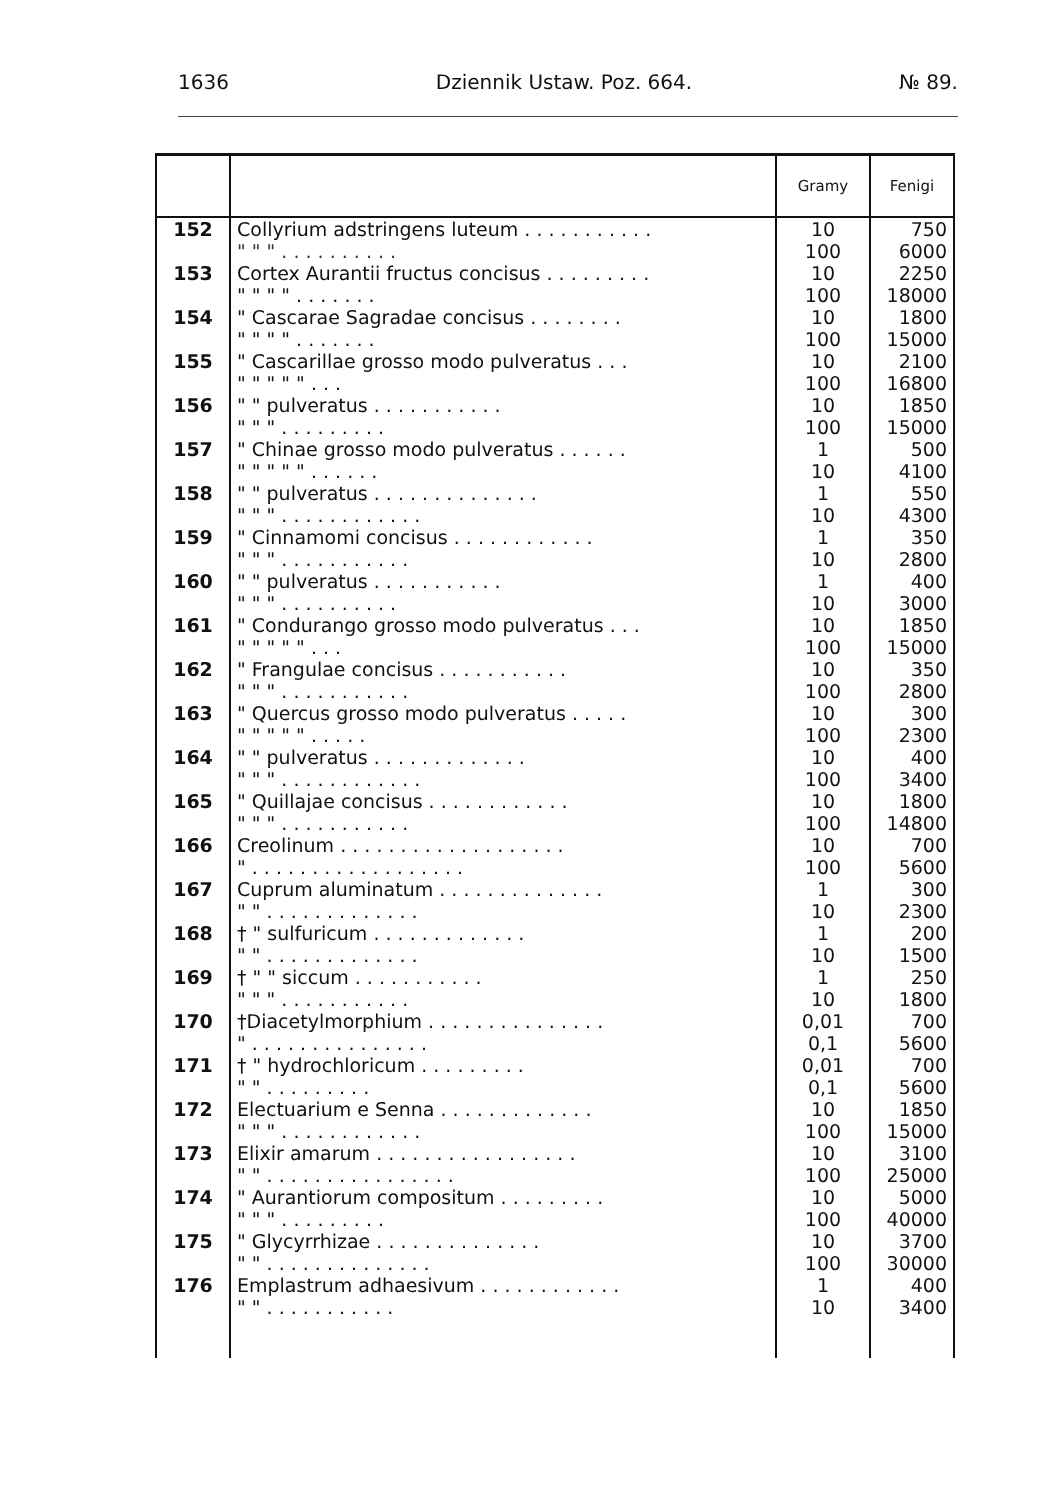1636 Dziennik Ustaw. Poz. 664. № 89.
| | | Gramy | Fenigi |
| --- | --- | --- | --- |
| 152 | Collyrium adstringens luteum . . . . . . . . . . . " " " . . . . . . . . . . | 10 100 | 750 6000 |
| 153 | Cortex Aurantii fructus concisus . . . . . . . . . " " " " . . . . . . . | 10 100 | 2250 18000 |
| 154 | " Cascarae Sagradae concisus . . . . . . . . " " " " . . . . . . . | 10 100 | 1800 15000 |
| 155 | " Cascarillae grosso modo pulveratus . . . " " " " " . . . | 10 100 | 2100 16800 |
| 156 | " " pulveratus . . . . . . . . . . . " " " . . . . . . . . . | 10 100 | 1850 15000 |
| 157 | " Chinae grosso modo pulveratus . . . . . . " " " " " . . . . . . | 1 10 | 500 4100 |
| 158 | " " pulveratus . . . . . . . . . . . . . . " " " . . . . . . . . . . . . | 1 10 | 550 4300 |
| 159 | " Cinnamomi concisus . . . . . . . . . . . . " " " . . . . . . . . . . . | 1 10 | 350 2800 |
| 160 | " " pulveratus . . . . . . . . . . . " " " . . . . . . . . . . | 1 10 | 400 3000 |
| 161 | " Condurango grosso modo pulveratus . . . " " " " " . . . | 10 100 | 1850 15000 |
| 162 | " Frangulae concisus . . . . . . . . . . . " " " . . . . . . . . . . . | 10 100 | 350 2800 |
| 163 | " Quercus grosso modo pulveratus . . . . . " " " " " . . . . . | 10 100 | 300 2300 |
| 164 | " " pulveratus . . . . . . . . . . . . . " " " . . . . . . . . . . . . | 10 100 | 400 3400 |
| 165 | " Quillajae concisus . . . . . . . . . . . . " " " . . . . . . . . . . . | 10 100 | 1800 14800 |
| 166 | Creolinum . . . . . . . . . . . . . . . . . . . " . . . . . . . . . . . . . . . . . . | 10 100 | 700 5600 |
| 167 | Cuprum aluminatum . . . . . . . . . . . . . . " " . . . . . . . . . . . . . | 1 10 | 300 2300 |
| 168 | † " sulfuricum . . . . . . . . . . . . . " " . . . . . . . . . . . . . | 1 10 | 200 1500 |
| 169 | † " " siccum . . . . . . . . . . . " " " . . . . . . . . . . . | 1 10 | 250 1800 |
| 170 | †Diacetylmorphium . . . . . . . . . . . . . . . " . . . . . . . . . . . . . . . | 0,01 0,1 | 700 5600 |
| 171 | † " hydrochloricum . . . . . . . . . " " . . . . . . . . . | 0,01 0,1 | 700 5600 |
| 172 | Electuarium e Senna . . . . . . . . . . . . . " " " . . . . . . . . . . . . | 10 100 | 1850 15000 |
| 173 | Elixir amarum . . . . . . . . . . . . . . . . . " " . . . . . . . . . . . . . . . . | 10 100 | 3100 25000 |
| 174 | " Aurantiorum compositum . . . . . . . . . " " " . . . . . . . . . | 10 100 | 5000 40000 |
| 175 | " Glycyrrhizae . . . . . . . . . . . . . . " " . . . . . . . . . . . . . . | 10 100 | 3700 30000 |
| 176 | Emplastrum adhaesivum . . . . . . . . . . . . " " . . . . . . . . . . . | 1 10 | 400 3400 |